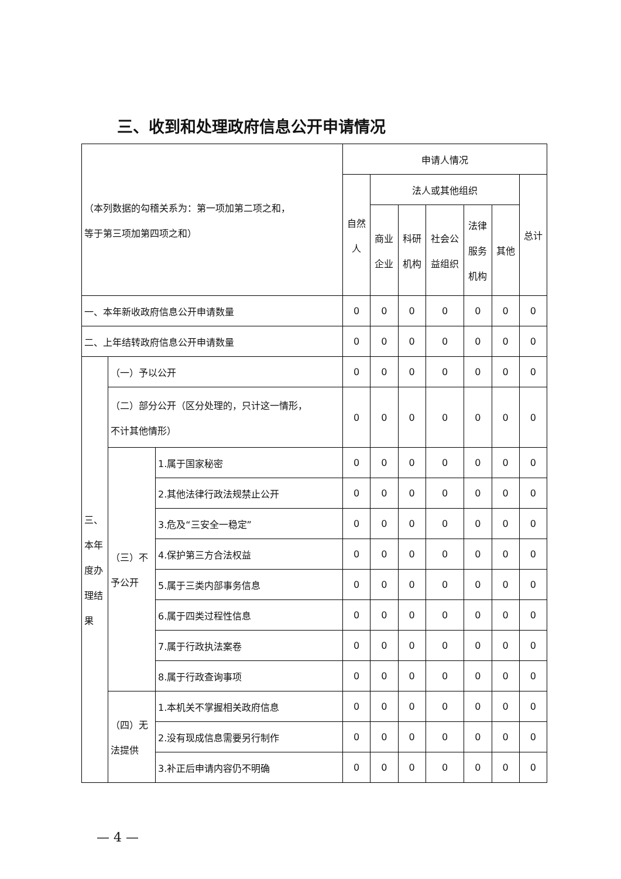三、收到和处理政府信息公开申请情况
| （本列数据的勾稽关系为：第一项加第二项之和， 等于第三项加第四项之和） | | | 申请人情况 | | | | | | |
| | | | 自然 人 | 法人或其他组织 | | | | | 总计 |
| | | | | 商业 企业 | 科研 机构 | 社会公 益组织 | 法律 服务 机构 | 其他 | |
| 一、本年新收政府信息公开申请数量 | | | 0 | 0 | 0 | 0 | 0 | 0 | 0 |
| 二、上年结转政府信息公开申请数量 | | | 0 | 0 | 0 | 0 | 0 | 0 | 0 |
| 三、 本年 度办 理结 果 | （一）予以公开 | | 0 | 0 | 0 | 0 | 0 | 0 | 0 |
| | （二）部分公开（区分处理的，只计这一情形， 不计其他情形） | | 0 | 0 | 0 | 0 | 0 | 0 | 0 |
| | （三）不 予公开 | 1.属于国家秘密 | 0 | 0 | 0 | 0 | 0 | 0 | 0 |
| | | 2.其他法律行政法规禁止公开 | 0 | 0 | 0 | 0 | 0 | 0 | 0 |
| | | 3.危及“三安全一稳定” | 0 | 0 | 0 | 0 | 0 | 0 | 0 |
| | | 4.保护第三方合法权益 | 0 | 0 | 0 | 0 | 0 | 0 | 0 |
| | | 5.属于三类内部事务信息 | 0 | 0 | 0 | 0 | 0 | 0 | 0 |
| | | 6.属于四类过程性信息 | 0 | 0 | 0 | 0 | 0 | 0 | 0 |
| | | 7.属于行政执法案卷 | 0 | 0 | 0 | 0 | 0 | 0 | 0 |
| | | 8.属于行政查询事项 | 0 | 0 | 0 | 0 | 0 | 0 | 0 |
| | （四）无 法提供 | 1.本机关不掌握相关政府信息 | 0 | 0 | 0 | 0 | 0 | 0 | 0 |
| | | 2.没有现成信息需要另行制作 | 0 | 0 | 0 | 0 | 0 | 0 | 0 |
| | | 3.补正后申请内容仍不明确 | 0 | 0 | 0 | 0 | 0 | 0 | 0 |
— 4 —